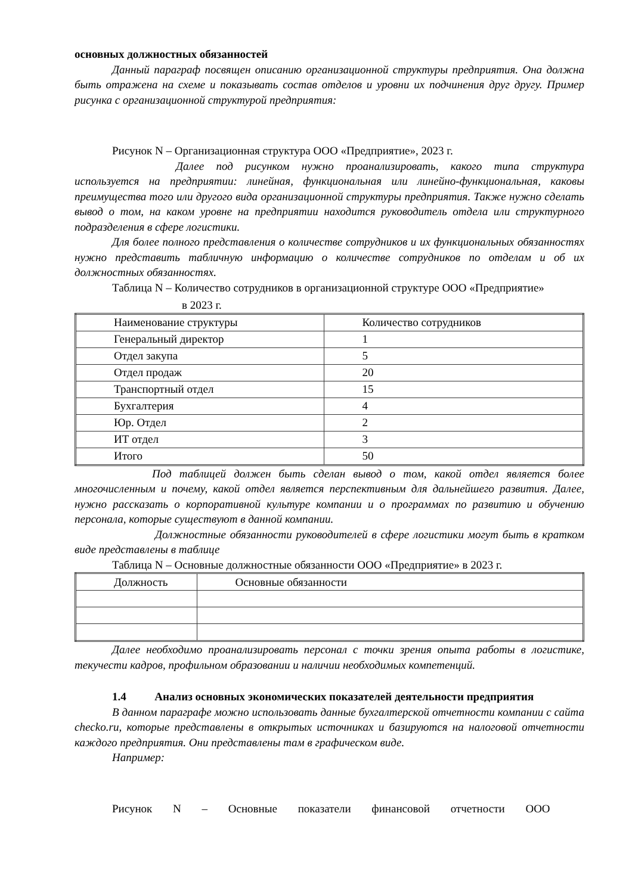основных должностных обязанностей
Данный параграф посвящен описанию организационной структуры предприятия. Она должна быть отражена на схеме и показывать состав отделов и уровни их подчинения друг другу. Пример рисунка с организационной структурой предприятия:
Рисунок N – Организационная структура ООО «Предприятие», 2023 г.
Далее под рисунком нужно проанализировать, какого типа структура используется на предприятии: линейная, функциональная или линейно-функциональная, каковы преимущества того или другого вида организационной структуры предприятия. Также нужно сделать вывод о том, на каком уровне на предприятии находится руководитель отдела или структурного подразделения в сфере логистики.
Для более полного представления о количестве сотрудников и их функциональных обязанностях нужно представить табличную информацию о количестве сотрудников по отделам и об их должностных обязанностях.
Таблица N – Количество сотрудников в организационной структуре ООО «Предприятие»
в 2023 г.
| Наименование структуры | Количество сотрудников |
| Генеральный директор | 1 |
| Отдел закупа | 5 |
| Отдел продаж | 20 |
| Транспортный отдел | 15 |
| Бухгалтерия | 4 |
| Юр. Отдел | 2 |
| ИТ отдел | 3 |
| Итого | 50 |
Под таблицей должен быть сделан вывод о том, какой отдел является более многочисленным и почему, какой отдел является перспективным для дальнейшего развития. Далее, нужно рассказать о корпоративной культуре компании и о программах по развитию и обучению персонала, которые существуют в данной компании.
Должностные обязанности руководителей в сфере логистики могут быть в кратком виде представлены в таблице
Таблица N – Основные должностные обязанности ООО «Предприятие» в 2023 г.
| Должность | Основные обязанности |
Далее необходимо проанализировать персонал с точки зрения опыта работы в логистике, текучести кадров, профильном образовании и наличии необходимых компетенций.
1.4 Анализ основных экономических показателей деятельности предприятия
В данном параграфе можно использовать данные бухгалтерской отчетности компании с сайта checko.ru, которые представлены в открытых источниках и базируются на налоговой отчетности каждого предприятия. Они представлены там в графическом виде.
Например:
Рисунок N – Основные показатели финансовой отчетности ООО